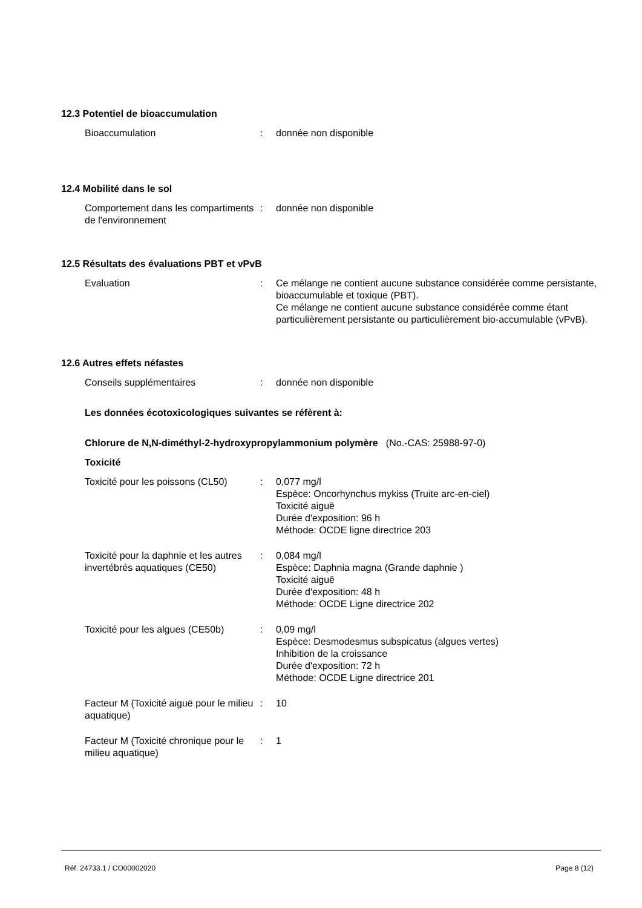12.3 Potentiel de bioaccumulation
Bioaccumulation : donnée non disponible
12.4 Mobilité dans le sol
Comportement dans les compartiments de l'environnement
: donnée non disponible
12.5 Résultats des évaluations PBT et vPvB
Evaluation : Ce mélange ne contient aucune substance considérée comme persistante, bioaccumulable et toxique (PBT).
Ce mélange ne contient aucune substance considérée comme étant particulièrement persistante ou particulièrement bio-accumulable (vPvB).
12.6 Autres effets néfastes
Conseils supplémentaires : donnée non disponible
Les données écotoxicologiques suivantes se réfèrent à:
Chlorure de N,N-diméthyl-2-hydroxypropylammonium polymère (No.-CAS: 25988-97-0)
Toxicité
Toxicité pour les poissons (CL50)
: 0,077 mg/l
Espèce: Oncorhynchus mykiss (Truite arc-en-ciel)
Toxicité aiguë
Durée d'exposition: 96 h
Méthode: OCDE ligne directrice 203
Toxicité pour la daphnie et les autres invertébrés aquatiques (CE50)
: 0,084 mg/l
Espèce: Daphnia magna (Grande daphnie )
Toxicité aiguë
Durée d'exposition: 48 h
Méthode: OCDE Ligne directrice 202
Toxicité pour les algues (CE50b)
: 0,09 mg/l
Espèce: Desmodesmus subspicatus (algues vertes)
Inhibition de la croissance
Durée d'exposition: 72 h
Méthode: OCDE Ligne directrice 201
Facteur M (Toxicité aiguë pour le milieu aquatique)
: 10
Facteur M (Toxicité chronique pour le milieu aquatique)
: 1
Réf. 24733.1 / CO00002020 Page 8 (12)